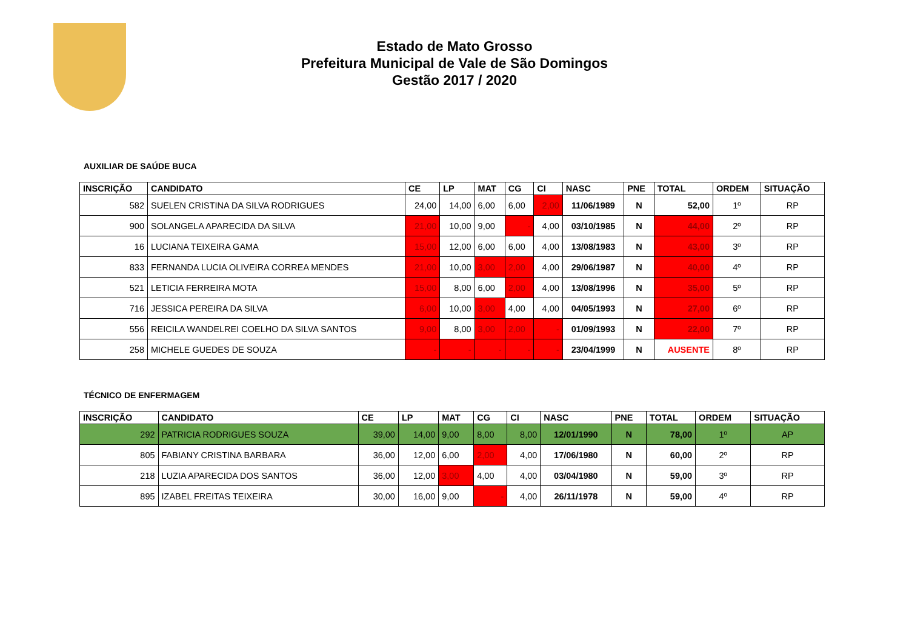Estado de Mato Grosso
Prefeitura Municipal de Vale de São Domingos
Gestão 2017 / 2020
AUXILIAR DE SAÚDE BUCA
| INSCRIÇÃO | CANDIDATO | CE | LP | MAT | CG | CI | NASC | PNE | TOTAL | ORDEM | SITUAÇÃO |
| --- | --- | --- | --- | --- | --- | --- | --- | --- | --- | --- | --- |
| 582 | SUELEN CRISTINA DA SILVA RODRIGUES | 24,00 | 14,00 | 6,00 | 6,00 | 2,00 | 11/06/1989 | N | 52,00 | 1º | RP |
| 900 | SOLANGELA APARECIDA DA SILVA | 21,00 | 10,00 | 9,00 | - | 4,00 | 03/10/1985 | N | 44,00 | 2º | RP |
| 16 | LUCIANA TEIXEIRA GAMA | 15,00 | 12,00 | 6,00 | 6,00 | 4,00 | 13/08/1983 | N | 43,00 | 3º | RP |
| 833 | FERNANDA LUCIA OLIVEIRA CORREA MENDES | 21,00 | 10,00 | 3,00 | 2,00 | 4,00 | 29/06/1987 | N | 40,00 | 4º | RP |
| 521 | LETICIA FERREIRA MOTA | 15,00 | 8,00 | 6,00 | 2,00 | 4,00 | 13/08/1996 | N | 35,00 | 5º | RP |
| 716 | JESSICA PEREIRA DA SILVA | 6,00 | 10,00 | 3,00 | 4,00 | 4,00 | 04/05/1993 | N | 27,00 | 6º | RP |
| 556 | REICILA WANDELREI COELHO DA SILVA SANTOS | 9,00 | 8,00 | 3,00 | 2,00 | - | 01/09/1993 | N | 22,00 | 7º | RP |
| 258 | MICHELE GUEDES DE SOUZA | - | - | - | - | - | 23/04/1999 | N | AUSENTE | 8º | RP |
TÉCNICO DE ENFERMAGEM
| INSCRIÇÃO | CANDIDATO | CE | LP | MAT | CG | CI | NASC | PNE | TOTAL | ORDEM | SITUAÇÃO |
| --- | --- | --- | --- | --- | --- | --- | --- | --- | --- | --- | --- |
| 292 | PATRICIA RODRIGUES SOUZA | 39,00 | 14,00 | 9,00 | 8,00 | 8,00 | 12/01/1990 | N | 78,00 | 1º | AP |
| 805 | FABIANY CRISTINA BARBARA | 36,00 | 12,00 | 6,00 | 2,00 | 4,00 | 17/06/1980 | N | 60,00 | 2º | RP |
| 218 | LUZIA APARECIDA DOS SANTOS | 36,00 | 12,00 | 3,00 | 4,00 | 4,00 | 03/04/1980 | N | 59,00 | 3º | RP |
| 895 | IZABEL FREITAS TEIXEIRA | 30,00 | 16,00 | 9,00 | - | 4,00 | 26/11/1978 | N | 59,00 | 4º | RP |